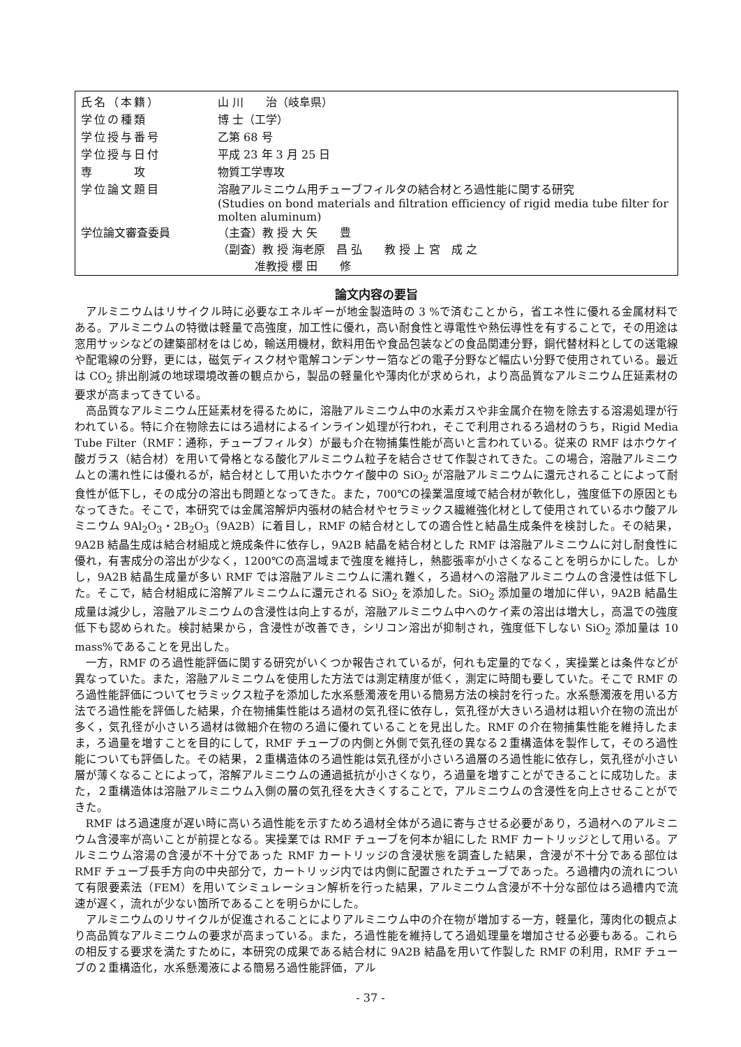| 氏名（本籍） | 山 川 治（岐阜県） |
| 学位の種類 | 博 士（工学） |
| 学位授与番号 | 乙第 68 号 |
| 学位授与日付 | 平成 23 年 3 月 25 日 |
| 専 攻 | 物質工学専攻 |
| 学位論文題目 | 溶融アルミニウム用チューブフィルタの結合材とろ過性能に関する研究 (Studies on bond materials and filtration efficiency of rigid media tube filter for molten aluminum) |
| 学位論文審査委員 | （主査）教 授 大 矢 豊 （副査）教 授 海老原 昌 弘 教 授 上 宮 成 之 准教授 櫻 田 修 |
論文内容の要旨
アルミニウムはリサイクル時に必要なエネルギーが地金製造時の 3 %で済むことから，省エネ性に優れる金属材料である。アルミニウムの特徴は軽量で高強度，加工性に優れ，高い耐食性と導電性や熱伝導性を有することで，その用途は窓用サッシなどの建築部材をはじめ，輸送用機材，飲料用缶や食品包装などの食品関連分野，銅代替材料としての送電線や配電線の分野，更には，磁気ディスク材や電解コンデンサー箔などの電子分野など幅広い分野で使用されている。最近は CO<sub>2</sub> 排出削減の地球環境改善の観点から，製品の軽量化や薄肉化が求められ，より高品質なアルミニウム圧延素材の要求が高まってきている。
高品質なアルミニウム圧延素材を得るために，溶融アルミニウム中の水素ガスや非金属介在物を除去する溶湯処理が行われている。特に介在物除去にはろ過材によるインライン処理が行われ，そこで利用されるろ過材のうち，Rigid Media Tube Filter（RMF：通称，チューブフィルタ）が最も介在物捕集性能が高いと言われている。従来の RMF はホウケイ酸ガラス（結合材）を用いて骨格となる酸化アルミニウム粒子を結合させて作製されてきた。この場合，溶融アルミニウムとの濡れ性には優れるが，結合材として用いたホウケイ酸中の SiO<sub>2</sub> が溶融アルミニウムに還元されることによって耐食性が低下し，その成分の溶出も問題となってきた。また，700℃の操業温度域で結合材が軟化し，強度低下の原因ともなってきた。そこで，本研究では金属溶解炉内張材の結合材やセラミックス繊維強化材として使用されているホウ酸アルミニウム 9Al<sub>2</sub>O<sub>3</sub>・2B<sub>2</sub>O<sub>3</sub>（9A2B）に着目し，RMF の結合材としての適合性と結晶生成条件を検討した。その結果，9A2B 結晶生成は結合材組成と焼成条件に依存し，9A2B 結晶を結合材とした RMF は溶融アルミニウムに対し耐食性に優れ，有害成分の溶出が少なく，1200℃の高温域まで強度を維持し，熱膨張率が小さくなることを明らかにした。しかし，9A2B 結晶生成量が多い RMF では溶融アルミニウムに濡れ難く，ろ過材への溶融アルミニウムの含浸性は低下した。そこで，結合材組成に溶解アルミニウムに還元される SiO<sub>2</sub> を添加した。SiO<sub>2</sub> 添加量の増加に伴い，9A2B 結晶生成量は減少し，溶融アルミニウムの含浸性は向上するが，溶融アルミニウム中へのケイ素の溶出は増大し，高温での強度低下も認められた。検討結果から，含浸性が改善でき，シリコン溶出が抑制され，強度低下しない SiO<sub>2</sub> 添加量は 10 mass%であることを見出した。
一方，RMF のろ過性能評価に関する研究がいくつか報告されているが，何れも定量的でなく，実操業とは条件などが異なっていた。また，溶融アルミニウムを使用した方法では測定精度が低く，測定に時間も要していた。そこで RMF のろ過性能評価についてセラミックス粒子を添加した水系懸濁液を用いる簡易方法の検討を行った。水系懸濁液を用いる方法でろ過性能を評価した結果，介在物捕集性能はろ過材の気孔径に依存し，気孔径が大きいろ過材は粗い介在物の流出が多く，気孔径が小さいろ過材は微細介在物のろ過に優れていることを見出した。RMF の介在物捕集性能を維持したまま，ろ過量を増すことを目的にして，RMF チューブの内側と外側で気孔径の異なる２重構造体を製作して，そのろ過性能についても評価した。その結果，２重構造体のろ過性能は気孔径が小さいろ過層のろ過性能に依存し，気孔径が小さい層が薄くなることによって，溶解アルミニウムの通過抵抗が小さくなり，ろ過量を増すことができることに成功した。また，２重構造体は溶融アルミニウム入側の層の気孔径を大きくすることで，アルミニウムの含浸性を向上させることができた。
RMF はろ過速度が遅い時に高いろ過性能を示すためろ過材全体がろ過に寄与させる必要があり，ろ過材へのアルミニウム含浸率が高いことが前提となる。実操業では RMF チューブを何本か組にした RMF カートリッジとして用いる。アルミニウム溶湯の含浸が不十分であった RMF カートリッジの含浸状態を調査した結果，含浸が不十分である部位は RMF チューブ長手方向の中央部分で，カートリッジ内では内側に配置されたチューブであった。ろ過槽内の流れについて有限要素法（FEM）を用いてシミュレーション解析を行った結果，アルミニウム含浸が不十分な部位はろ過槽内で流速が遅く，流れが少ない箇所であることを明らかにした。
アルミニウムのリサイクルが促進されることによりアルミニウム中の介在物が増加する一方，軽量化，薄肉化の観点より高品質なアルミニウムの要求が高まっている。また，ろ過性能を維持してろ過処理量を増加させる必要もある。これらの相反する要求を満たすために，本研究の成果である結合材に 9A2B 結晶を用いて作製した RMF の利用，RMF チューブの２重構造化，水系懸濁液による簡易ろ過性能評価，アル
- 37 -